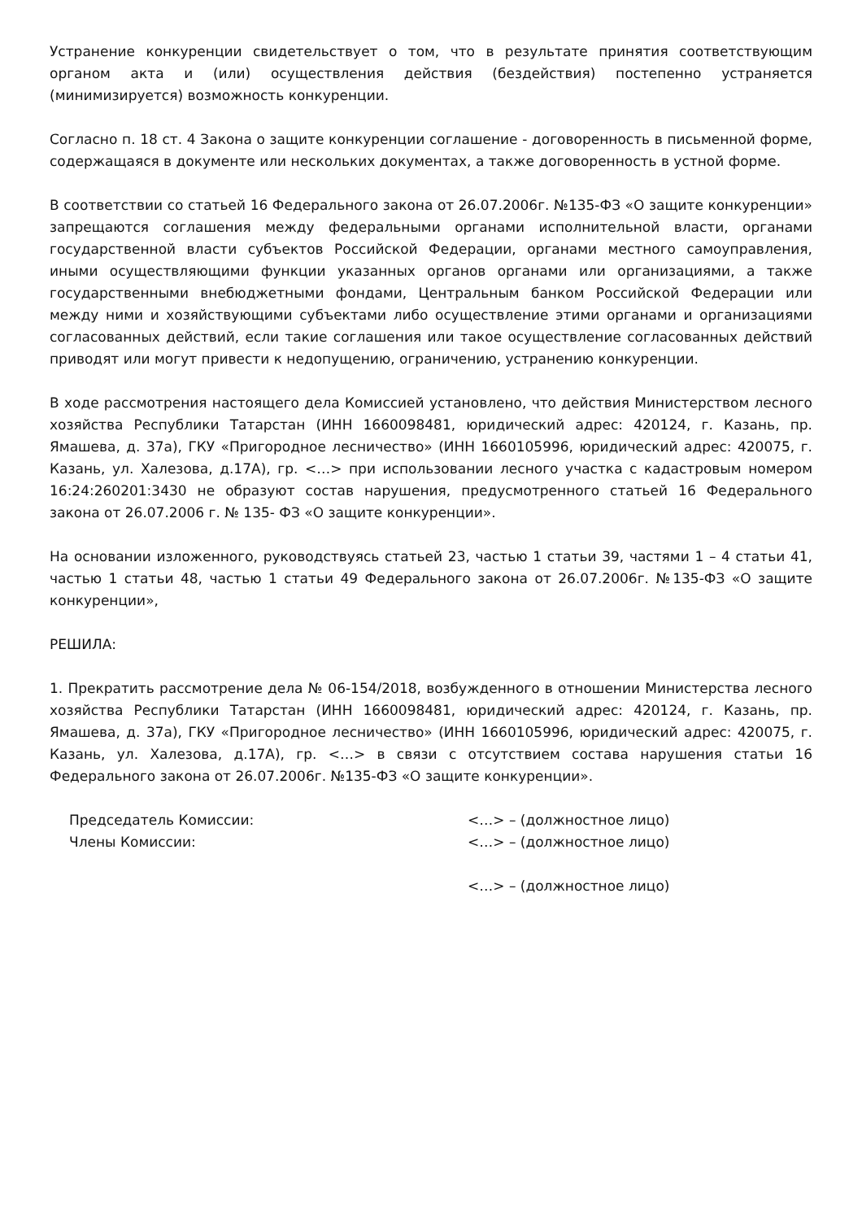Устранение конкуренции свидетельствует о том, что в результате принятия соответствующим органом акта и (или) осуществления действия (бездействия) постепенно устраняется (минимизируется) возможность конкуренции.
Согласно п. 18 ст. 4 Закона о защите конкуренции соглашение - договоренность в письменной форме, содержащаяся в документе или нескольких документах, а также договоренность в устной форме.
В соответствии со статьей 16 Федерального закона от 26.07.2006г. №135-ФЗ «О защите конкуренции» запрещаются соглашения между федеральными органами исполнительной власти, органами государственной власти субъектов Российской Федерации, органами местного самоуправления, иными осуществляющими функции указанных органов органами или организациями, а также государственными внебюджетными фондами, Центральным банком Российской Федерации или между ними и хозяйствующими субъектами либо осуществление этими органами и организациями согласованных действий, если такие соглашения или такое осуществление согласованных действий приводят или могут привести к недопущению, ограничению, устранению конкуренции.
В ходе рассмотрения настоящего дела Комиссией установлено, что действия Министерством лесного хозяйства Республики Татарстан (ИНН 1660098481, юридический адрес: 420124, г. Казань, пр. Ямашева, д. 37а), ГКУ «Пригородное лесничество» (ИНН 1660105996, юридический адрес: 420075, г. Казань, ул. Халезова, д.17А), гр. <…> при использовании лесного участка с кадастровым номером 16:24:260201:3430 не образуют состав нарушения, предусмотренного статьей 16 Федерального закона от 26.07.2006 г. № 135- ФЗ «О защите конкуренции».
На основании изложенного, руководствуясь статьей 23, частью 1 статьи 39, частями 1 – 4 статьи 41, частью 1 статьи 48, частью 1 статьи 49 Федерального закона от 26.07.2006г. №135-ФЗ «О защите конкуренции»,
РЕШИЛА:
1. Прекратить рассмотрение дела № 06-154/2018, возбужденного в отношении Министерства лесного хозяйства Республики Татарстан (ИНН 1660098481, юридический адрес: 420124, г. Казань, пр. Ямашева, д. 37а), ГКУ «Пригородное лесничество» (ИНН 1660105996, юридический адрес: 420075, г. Казань, ул. Халезова, д.17А), гр. <…> в связи с отсутствием состава нарушения статьи 16 Федерального закона от 26.07.2006г. №135-ФЗ «О защите конкуренции».
Председатель Комиссии:
<…> – (должностное лицо)
Члены Комиссии:
<…> – (должностное лицо)
<…> – (должностное лицо)